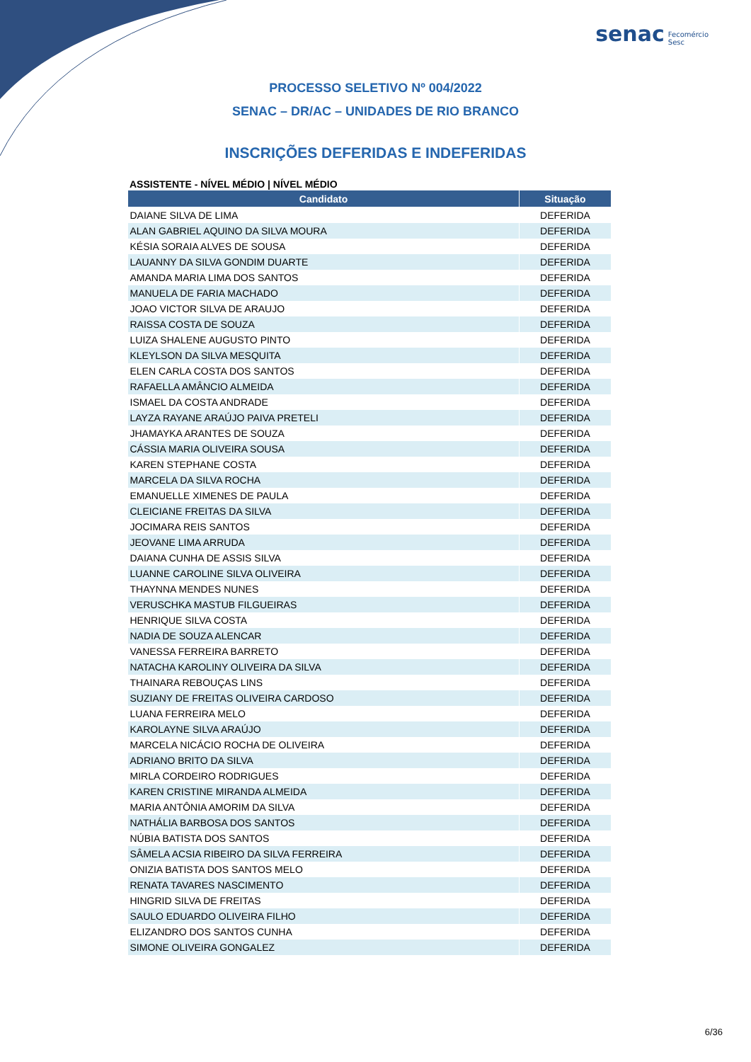senac Fecomércio
Sesc
PROCESSO SELETIVO Nº 004/2022
SENAC – DR/AC – UNIDADES DE RIO BRANCO
INSCRIÇÕES DEFERIDAS E INDEFERIDAS
ASSISTENTE - NÍVEL MÉDIO | NÍVEL MÉDIO
| Candidato | Situação |
| --- | --- |
| DAIANE SILVA DE LIMA | DEFERIDA |
| ALAN GABRIEL AQUINO DA SILVA MOURA | DEFERIDA |
| KÉSIA SORAIA ALVES DE SOUSA | DEFERIDA |
| LAUANNY DA SILVA GONDIM DUARTE | DEFERIDA |
| AMANDA MARIA LIMA DOS SANTOS | DEFERIDA |
| MANUELA DE FARIA MACHADO | DEFERIDA |
| JOAO VICTOR SILVA DE ARAUJO | DEFERIDA |
| RAISSA COSTA DE SOUZA | DEFERIDA |
| LUIZA SHALENE AUGUSTO PINTO | DEFERIDA |
| KLEYLSON DA SILVA MESQUITA | DEFERIDA |
| ELEN CARLA COSTA DOS SANTOS | DEFERIDA |
| RAFAELLA AMÂNCIO ALMEIDA | DEFERIDA |
| ISMAEL DA COSTA ANDRADE | DEFERIDA |
| LAYZA RAYANE ARAÚJO PAIVA PRETELI | DEFERIDA |
| JHAMAYKA ARANTES DE SOUZA | DEFERIDA |
| CÁSSIA MARIA OLIVEIRA SOUSA | DEFERIDA |
| KAREN STEPHANE COSTA | DEFERIDA |
| MARCELA DA SILVA ROCHA | DEFERIDA |
| EMANUELLE XIMENES DE PAULA | DEFERIDA |
| CLEICIANE FREITAS DA SILVA | DEFERIDA |
| JOCIMARA REIS SANTOS | DEFERIDA |
| JEOVANE LIMA ARRUDA | DEFERIDA |
| DAIANA CUNHA DE ASSIS SILVA | DEFERIDA |
| LUANNE CAROLINE SILVA OLIVEIRA | DEFERIDA |
| THAYNNA MENDES NUNES | DEFERIDA |
| VERUSCHKA MASTUB FILGUEIRAS | DEFERIDA |
| HENRIQUE SILVA COSTA | DEFERIDA |
| NADIA DE SOUZA ALENCAR | DEFERIDA |
| VANESSA FERREIRA BARRETO | DEFERIDA |
| NATACHA KAROLINY OLIVEIRA DA SILVA | DEFERIDA |
| THAINARA REBOUÇAS LINS | DEFERIDA |
| SUZIANY DE FREITAS OLIVEIRA CARDOSO | DEFERIDA |
| LUANA FERREIRA MELO | DEFERIDA |
| KAROLAYNE SILVA ARAÚJO | DEFERIDA |
| MARCELA NICÁCIO ROCHA DE OLIVEIRA | DEFERIDA |
| ADRIANO BRITO DA SILVA | DEFERIDA |
| MIRLA CORDEIRO RODRIGUES | DEFERIDA |
| KAREN CRISTINE MIRANDA ALMEIDA | DEFERIDA |
| MARIA ANTÔNIA AMORIM DA SILVA | DEFERIDA |
| NATHÁLIA BARBOSA DOS SANTOS | DEFERIDA |
| NÚBIA BATISTA DOS SANTOS | DEFERIDA |
| SÂMELA ACSIA RIBEIRO DA SILVA FERREIRA | DEFERIDA |
| ONIZIA BATISTA DOS SANTOS MELO | DEFERIDA |
| RENATA TAVARES NASCIMENTO | DEFERIDA |
| HINGRID SILVA DE FREITAS | DEFERIDA |
| SAULO EDUARDO OLIVEIRA FILHO | DEFERIDA |
| ELIZANDRO DOS SANTOS CUNHA | DEFERIDA |
| SIMONE OLIVEIRA GONGALEZ | DEFERIDA |
6/36